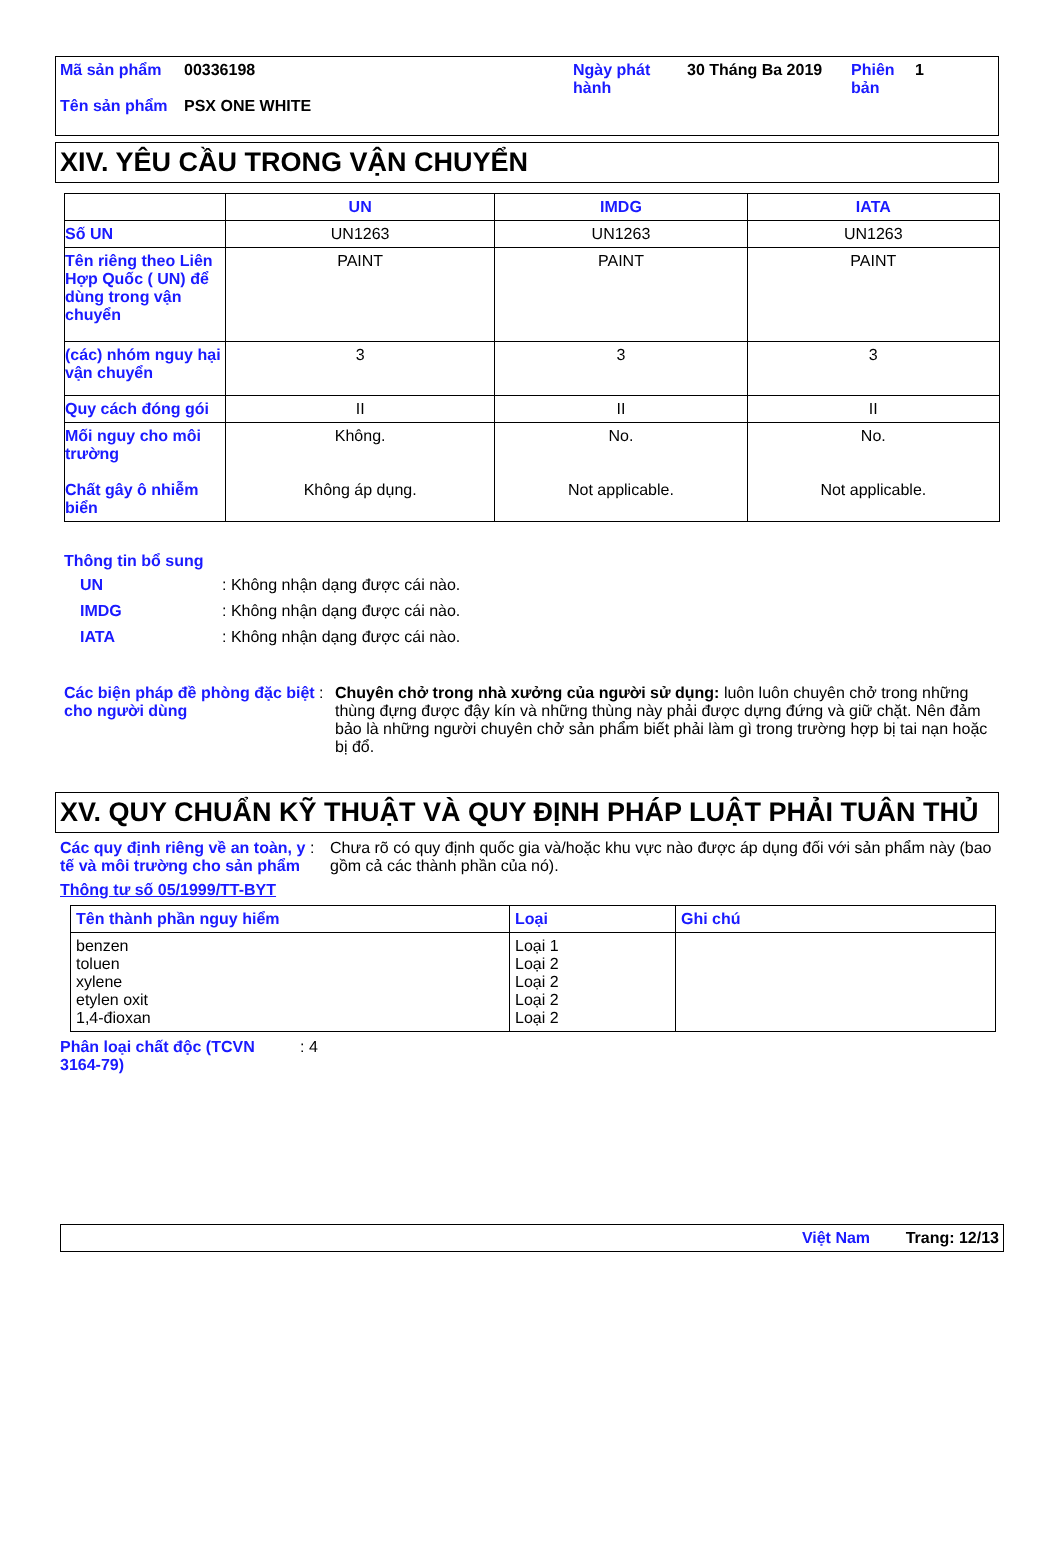| Mã sản phẩm | 00336198 | Ngày phát hành | 30 Tháng Ba 2019 | Phiên bản | 1 |
| Tên sản phẩm | PSX ONE WHITE | | | | |
XIV. YÊU CẦU TRONG VẬN CHUYỂN
| | UN | IMDG | IATA |
| --- | --- | --- | --- |
| Số UN | UN1263 | UN1263 | UN1263 |
| Tên riêng theo Liên Hợp Quốc ( UN) để dùng trong vận chuyển | PAINT | PAINT | PAINT |
| (các) nhóm nguy hại vận chuyển | 3 | 3 | 3 |
| Quy cách đóng gói | II | II | II |
| Mối nguy cho môi trường Chất gây ô nhiễm biển | Không. Không áp dụng. | No. Not applicable. | No. Not applicable. |
Thông tin bổ sung
UN : Không nhận dạng được cái nào.
IMDG : Không nhận dạng được cái nào.
IATA : Không nhận dạng được cái nào.
Các biện pháp đề phòng đặc biệt cho người dùng
: Chuyên chở trong nhà xưởng của người sử dụng: luôn luôn chuyên chở trong những thùng đựng được đậy kín và những thùng này phải được dựng đứng và giữ chặt. Nên đảm bảo là những người chuyên chở sản phẩm biết phải làm gì trong trường hợp bị tai nạn hoặc bị đổ.
XV. QUY CHUẨN KỸ THUẬT VÀ QUY ĐỊNH PHÁP LUẬT PHẢI TUÂN THỦ
Các quy định riêng về an toàn, y tế và môi trường cho sản phẩm
: Chưa rõ có quy định quốc gia và/hoặc khu vực nào được áp dụng đối với sản phẩm này (bao gồm cả các thành phần của nó).
Thông tư số 05/1999/TT-BYT
| Tên thành phần nguy hiểm | Loại | Ghi chú |
| --- | --- | --- |
| benzen toluen xylene etylen oxit 1,4-đioxan | Loại 1 Loại 2 Loại 2 Loại 2 Loại 2 | |
Phân loại chất độc (TCVN 3164-79)
: 4
Việt Nam Trang: 12/13